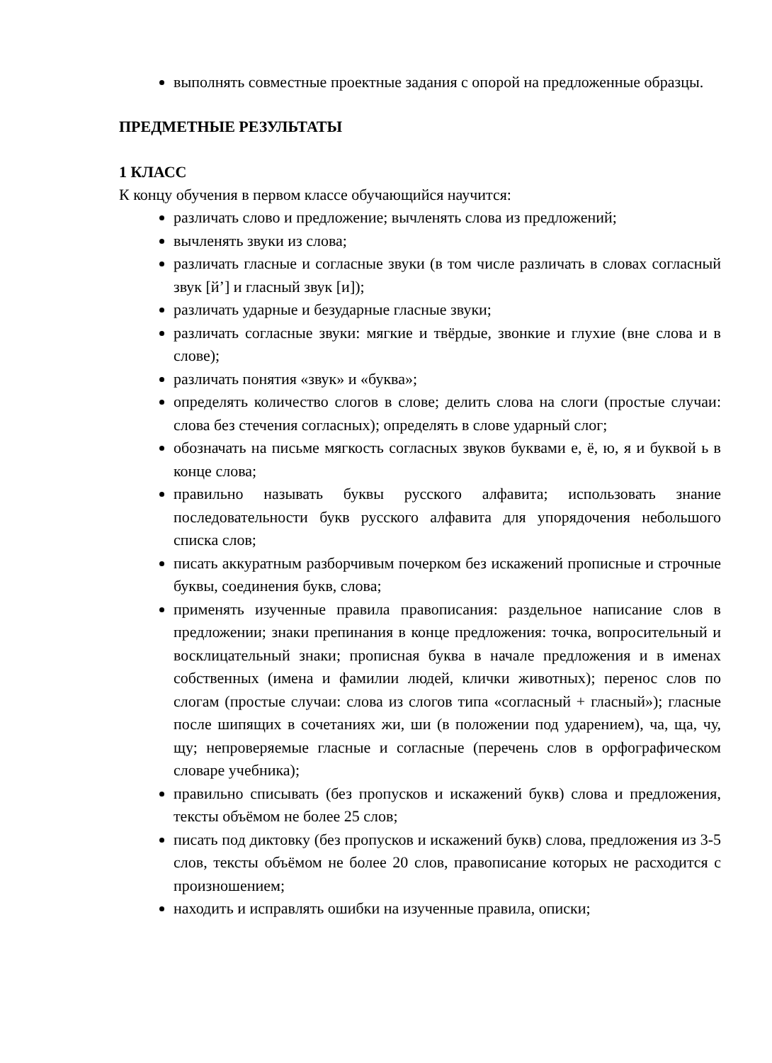выполнять совместные проектные задания с опорой на предложенные образцы.
ПРЕДМЕТНЫЕ РЕЗУЛЬТАТЫ
1 КЛАСС
К концу обучения в первом классе обучающийся научится:
различать слово и предложение; вычленять слова из предложений;
вычленять звуки из слова;
различать гласные и согласные звуки (в том числе различать в словах согласный звук [й’] и гласный звук [и]);
различать ударные и безударные гласные звуки;
различать согласные звуки: мягкие и твёрдые, звонкие и глухие (вне слова и в слове);
различать понятия «звук» и «буква»;
определять количество слогов в слове; делить слова на слоги (простые случаи: слова без стечения согласных); определять в слове ударный слог;
обозначать на письме мягкость согласных звуков буквами е, ё, ю, я и буквой ь в конце слова;
правильно называть буквы русского алфавита; использовать знание последовательности букв русского алфавита для упорядочения небольшого списка слов;
писать аккуратным разборчивым почерком без искажений прописные и строчные буквы, соединения букв, слова;
применять изученные правила правописания: раздельное написание слов в предложении; знаки препинания в конце предложения: точка, вопросительный и восклицательный знаки; прописная буква в начале предложения и в именах собственных (имена и фамилии людей, клички животных); перенос слов по слогам (простые случаи: слова из слогов типа «согласный + гласный»); гласные после шипящих в сочетаниях жи, ши (в положении под ударением), ча, ща, чу, щу; непроверяемые гласные и согласные (перечень слов в орфографическом словаре учебника);
правильно списывать (без пропусков и искажений букв) слова и предложения, тексты объёмом не более 25 слов;
писать под диктовку (без пропусков и искажений букв) слова, предложения из 3-5 слов, тексты объёмом не более 20 слов, правописание которых не расходится с произношением;
находить и исправлять ошибки на изученные правила, описки;